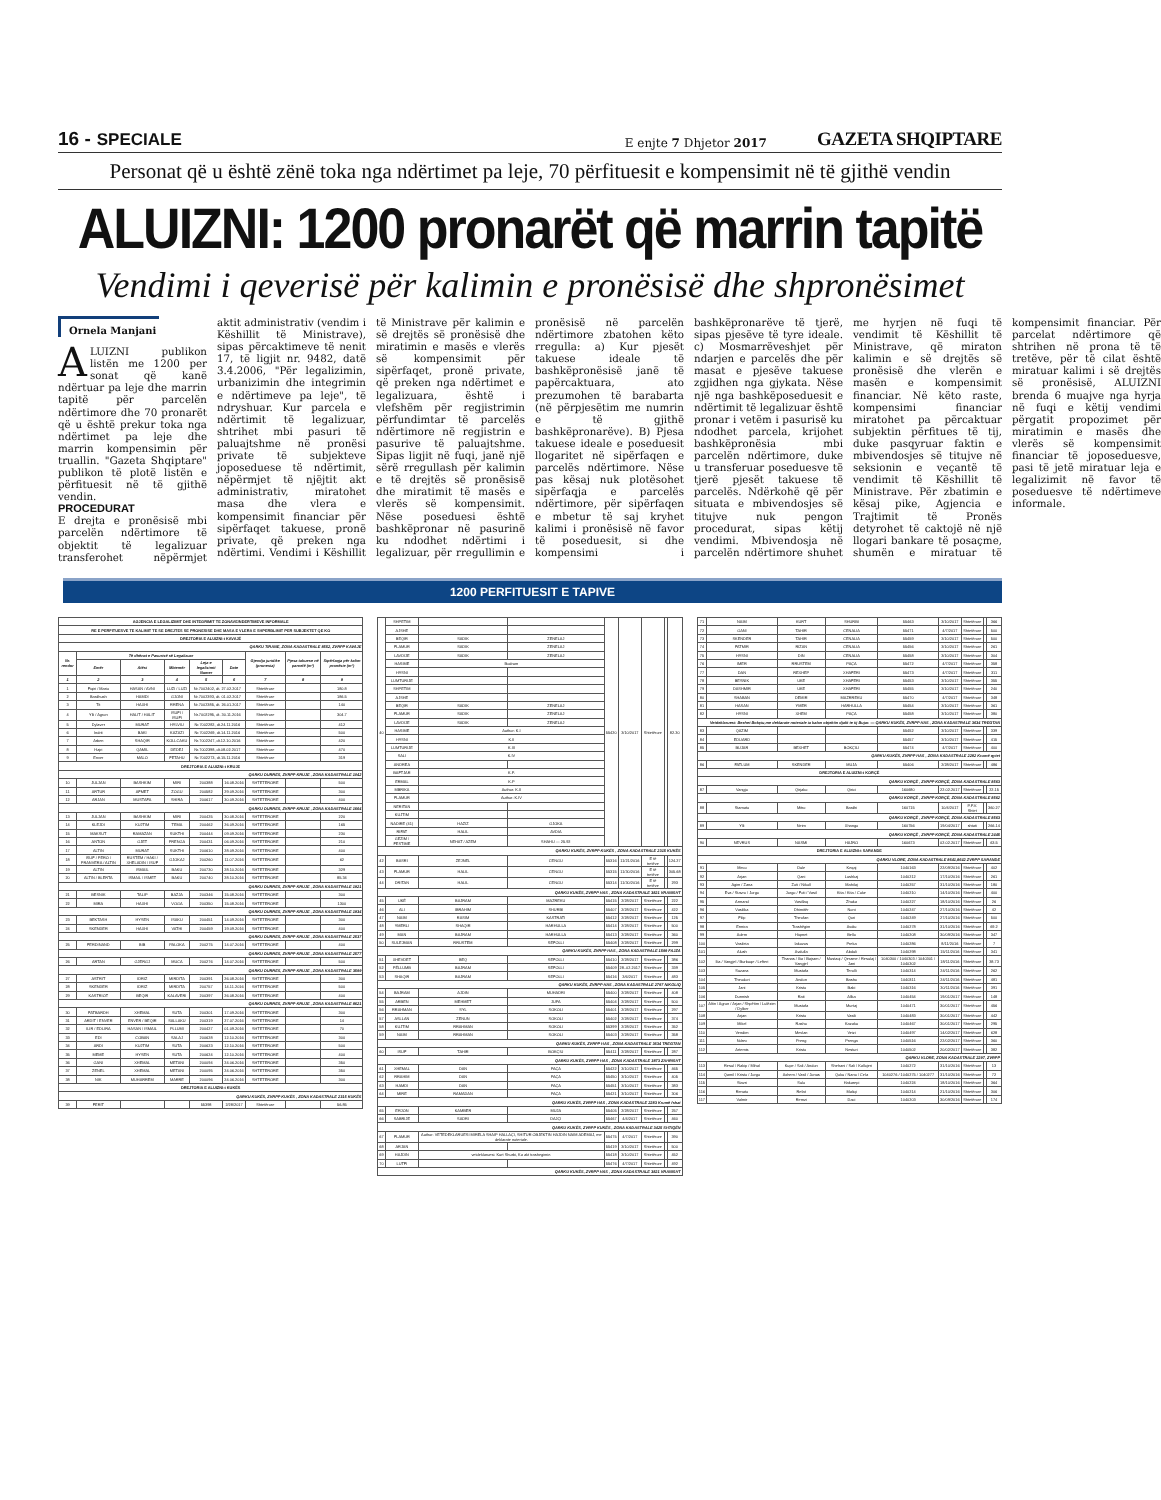16 - SPECIALE E enjte 7 Dhjetor 2017 GAZETA SHQIPTARE
Personat që u është zënë toka nga ndërtimet pa leje, 70 përfituesit e kompensimit në të gjithë vendin
ALUIZNI: 1200 pronarët që marrin tapitë
Vendimi i qeverisë për kalimin e pronësisë dhe shpronësimet
Ornela Manjani
ALUIZNI publikon listën me 1200 per sonat që kanë ndërtuar pa leje dhe marrin tapitë për parcelën ndërtimore dhe 70 pronarët që u është prekur toka nga ndërtimet pa leje dhe marrin kompensimin për truallin. "Gazeta Shqiptare" publikon të plotë listën e përfituesit në të gjithë vendin.
PROCEDURAT
E drejta e pronësisë mbi parcelën ndërtimore të objektit të legalizuar transferohet nëpërmjet aktit administrativ (vendim i Këshillit të Ministrave), sipas përcaktimeve të nenit 17, të ligjit nr. 9482, datë 3.4.2006, "Për legalizimin, urbanizimin dhe integrimin e ndërtimeve pa leje", të ndryshuar. Kur parcela e ndërtimit të legalizuar, shtrihet mbi pasuri të paluajtshme në pronësi private të subjekteve joposeduese të ndërtimit, nëpërmjet të njëjtit akt administrativ, miratohet masa dhe vlera e kompensimit financiar për sipërfaqet takuese, pronë private, që preken nga ndërtimi. Vendimi i Këshillit të Ministrave për kalimin e së drejtës së pronësisë dhe miratimin e masës e vlerës së kompensimit për sipërfaqet, pronë private, që preken nga ndërtimet e legalizuara, është i vlefshëm për regjistrimin përfundimtar të parcelës ndërtimore në regjistrin e pasurive të paluajtshme. Sipas ligjit në fuqi, janë një sërë rregullash për kalimin e të drejtës së pronësisë dhe miratimit të masës e vlerës së kompensimit. Nëse poseduesi është bashkëpronar në pasurinë ku ndodhet ndërtimi i legalizuar, për rregullimin e pronësisë në parcelën ndërtimore zbatohen këto rregulla: a) Kur pjesët takuese ideale të bashkëpronësisë janë të papërcaktuara, ato prezumohen të barabarta (në përpjesëtim me numrin e të gjithë bashkëpronarëve). B) Pjesa takuese ideale e poseduesit llogaritet në sipërfaqen e parcelës ndërtimore. Nëse pas kësaj nuk plotësohet sipërfaqja e parcelës ndërtimore, për sipërfaqen e mbetur të saj kryhet kalimi i pronësisë në favor të poseduesit, si dhe kompensimi i bashkëpronarëve të tjerë, sipas pjesëve të tyre ideale. c) Mosmarrëveshjet për ndarjen e parcelës dhe për masat e pjesëve takuese zgjidhen nga gjykata. Nëse një nga bashkëposeduesit e ndërtimit të legalizuar është pronar i vetëm i pasurisë ku ndodhet parcela, krijohet bashkëpronësia mbi parcelën ndërtimore, duke u transferuar poseduesve të tjerë pjesët takuese të parcelës. Ndërkohë që për situata e mbivendosjes së titujve nuk pengon procedurat, sipas këtij vendimi. Mbivendosja në parcelën ndërtimore shuhet me hyrjen në fuqi të vendimit të Këshillit të Ministrave, që miraton kalimin e së drejtës së pronësisë dhe vlerën e masën e kompensimit financiar. Në këto raste, kompensimi financiar miratohet pa përcaktuar subjektin përfitues të tij, duke pasqyruar faktin e mbivendosjes së titujve në seksionin e veçantë të vendimit të Këshillit të Ministrave. Për zbatimin e kësaj pike, Agjencia e Trajtimit të Pronës detyrohet të caktojë në një llogari bankare të posaçme, shumën e miratuar të kompensimit financiar. Për parcelat ndërtimore që shtrihen në prona të të tretëve, për të cilat është miratuar kalimi i së drejtës së pronësisë, ALUIZNI brenda 6 muajve nga hyrja në fuqi e këtij vendimi përgatit propozimet për miratimin e masës dhe vlerës së kompensimit financiar të joposeduesve, pasi të jetë miratuar leja e legalizimit në favor të poseduesve të ndërtimeve informale.
1200 PERFITUESIT E TAPIVE
| AGJENCIA E LEGALIZIMIT DHE INTEGRIMIT TE ZONAVE/NDERTIMEVE INFORMALE | | | | | | | | |
| RE E PERFITUESVE TE KALIMIT TE SE DREJTES SE PRONESISE DHE MASA E VLERA E SHPERBLIMIT PER SUBJEKTET QE KO | | | | | | | | |
| DREJTORIA E ALUIZNI-t KAVAJË | | | | | | | | |
| QARKU TIRANE, ZONA KADASTRALE 8552, ZVRPP KAVAJE | | | | | | | | |
| Nr. rendor | Të dhënat e Pasurisë së Legalizuar | | | | | Gjendja juridike (pronesia) | Pjesa takuese në parcelë (m²) | Sipërfaqja për kalim pronësie (m²) |
| | Emër | Atësi | Mbiemër | Leja e legalizimit Numer | Date | | | |
| 1 | 2 | 3 | 4 | 5 | 6 | 7 | 8 | 9 |
| 1 | Fiqiri / Mario | HASAN / AVNI | LUZI / LUZI | Nr.7002402, dt. 27.02.2017 | | Shtetërore | | 180.8 |
| 2 | Bardhush | HAMDI | GJONI | Nr.7002393, dt. 01.02.2017 | | Shtetërore | | 186.5 |
| 3 | Tit | HAXHI | RRENA | Nr.7002385, dt. 26.01.2017 | | Shtetërore | | 140 |
| 4 | Ylli / Agron | HALIT / HALIT | ISUFI / ISUFI | Nr.7002295, dt. 30.11.2016 | | Shtetërore | | 304.7 |
| 5 | Dylaver | MURAT | HYLVIU | Nr.7002282, dt.24.11.2016 | | Shtetërore | | 412 |
| 6 | Indrit | BAKI | KAZAZI | Nr.7002269, dt.14.11.2016 | | Shtetërore | | 500 |
| 7 | Arben | SHAQIR | KOLLCAKU | Nr.7002247, dt.12.10.2016 | | Shtetërore | | 420 |
| 8 | Hajri | QAMIL | DEDEJ | Nr.7002398, dt.08.02.2017 | | Shtetërore | | 470 |
| 9 | Enver | MALO | FETAHU | Nr.7002273, dt.15.11.2016 | | Shtetërore | | 319 |
| DREJTORIA E ALUIZNI-t KRUJE | | | | | | | | |
| QARKU DURRES, ZVRPP KRUJE , ZONA KADASTRALE 1042 | | | | | | | | |
| 10 | JULJAN | BASHKIM | MIRI | 200388 | 16.08.2016 | SHTETERORE | | 500 |
| 11 | ARTUR | AFMET | ZOGU | 200582 | 29.09.2016 | SHTETERORE | | 300 |
| 12 | ARJAN | MUSTAFA | SHIRA | 200617 | 30.09.2016 | SHTETERORE | | 400 |
| QARKU DURRES, ZVRPP KRUJE , ZONA KADASTRALE 1664 | | | | | | | | |
| 13 | JULJAN | BASHKIM | MIRI | 200425 | 30.08.2016 | SHTETERORE | | 220 |
| 14 | KLEJDI | KUJTIM | TEMA | 200462 | 26.09.2016 | SHTETERORE | | 165 |
| 15 | MAKSUT | RAMAZAN | SUKTHI | 200444 | 09.09.2016 | SHTETERORE | | 230 |
| 16 | ANTON | GJET | PRENGA | 200431 | 06.09.2016 | SHTETERORE | | 210 |
| 17 | ALTIN | MURAT | SUKTHI | 200610 | 28.09.2016 | SHTETERORE | | 400 |
| 18 | ISUF / PERO / PRANVERA / ALTIN | RUSTEM / HAKI / XHELADIN / ISUF | GJOKAJ | 200260 | 11.07.2016 | SHTETERORE | | 62 |
| 19 | ALTIN | ISMAIL | BAKU | 200730 | 28.10.2016 | SHTETERORE | | 329 |
| 20 | ALTIN / BLERTA | ISMAIL / ISMET | BAKU | 200740 | 28.10.2016 | SHTETERORE | | 85.34 |
| QARKU DURRES, ZVRPP KRUJE , ZONA KADASTRALE 1921 | | | | | | | | |
| 21 | BESNIK | TALIP | BAZJA | 200346 | 15.08.2016 | SHTETERORE | | 300 |
| 22 | MIRA | HAXHI | VOGA | 200350 | 15.08.2016 | SHTETERORE | | 1300 |
| QARKU DURRES, ZVRPP KRUJE , ZONA KADASTRALE 1934 | | | | | | | | |
| 23 | BEKTASH | HYSEN | ISAKU | 200451 | 14.09.2016 | SHTETERORE | | 300 |
| 24 | SKENDER | HAXHI | VATHI | 200459 | 19.09.2016 | SHTETERORE | | 400 |
| QARKU DURRES, ZVRPP KRUJE , ZONA KADASTRALE 2537 | | | | | | | | |
| 25 | FERDINAND | BIB | PALOKA | 200275 | 14.07.2016 | SHTETERORE | | 400 |
| QARKU DURRES, ZVRPP KRUJE , ZONA KADASTRALE 2577 | | | | | | | | |
| 26 | ARTAN | GJERGJ | MUCA | 200276 | 14.07.2016 | SHTETERORE | | 500 |
| QARKU DURRES, ZVRPP KRUJE , ZONA KADASTRALE 3599 | | | | | | | | |
| 27 | ASTRIT | IDRIZ | MIRDITA | 200391 | 26.08.2016 | SHTETERORE | | 300 |
| 28 | SKENDER | IDRIZ | MIRDITA | 200757 | 14.11.2016 | SHTETERORE | | 500 |
| 29 | KASTRIOT | BEQIR | KALAVERI | 200397 | 26.08.2016 | SHTETERORE | | 400 |
| QARKU DURRES, ZVRPP KRUJE , ZONA KADASTRALE 8621 | | | | | | | | |
| 30 | FATBARDH | XHEMAL | SUTA | 200301 | 17.09.2016 | SHTETERORE | | 300 |
| 31 | ARDIT / ENVER | ENVER / BEQIR | SALLAKU | 200319 | 27.07.2016 | SHTETERORE | | 14 |
| 32 | ILIR / EDLIRA | HASAN / ISMAIL | PLLUMI | 200427 | 01.09.2016 | SHTETERORE | | 70 |
| 33 | EDI | COBAN | SALAJ | 200628 | 12.10.2016 | SHTETERORE | | 300 |
| 34 | ARDI | KUJTIM | SUTA | 200623 | 12.10.2016 | SHTETERORE | | 500 |
| 35 | MEME | HYSEN | SUTA | 200624 | 12.10.2016 | SHTETERORE | | 400 |
| 36 | GANI | XHEMAL | METANI | 200094 | 24.06.2016 | SHTETERORE | | 350 |
| 37 | ZENEL | XHEMAL | METANI | 200095 | 24.06.2016 | SHTETERORE | | 350 |
| 38 | NIK | MUHARREM | MARRE | 200096 | 24.06.2016 | SHTETERORE | | 300 |
| DREJTORIA E ALUIZNI-t KUKËS | | | | | | | | |
| QARKU KUKËS, ZVRPP KUKËS , ZONA KADASTRALE 2315 KUKËS | | | | | | | | |
| 39 | FERIT | | | 55398 | 2/28/2017 | Shtetërore | | 56.85 |
| 40 | SHPETIM | | | 55420 | 3/10/2017 | Shtetërore | | 82.30 |
| | AJSHE | | | | | | | |
| | BEQIR | SADIK | ZENELAJ | | | | | |
| | FLAMUR | SADIK | ZENELAJ | | | | | |
| | LAVDIJE | SADIK | ZENELAJ | | | | | |
| | HASIME | Bodrum | | | | | | |
| | HYSNI | | | | | | | |
| | LUMTURIJE | | | | | | | |
| | SHPETIM | | | | | | | |
| | AJSHE | | | | | | | |
| | BEQIR | SADIK | ZENELAJ | | | | | |
| | FLAMUR | SADIK | ZENELAJ | | | | | |
| | LAVDIJE | SADIK | ZENELAJ | | | | | |
| | HASIME | Author: K.I | | | | | | |
| | HYSNI | K.II | | | | | | |
| | LUMTURIJE | K.III | | | | | | |
| | SALI | K.IV | | | | | | |
| | ANDREA | | | | | | | |
| | BAFTJAR | K.P. | | | | | | |
| | ERMAL | K.P | | | | | | |
| | MBRIKA | Author: K.II | | | | | | |
| | FLAMUR | Author: K.IV | | | | | | |
| | NERITAN | | | | | | | |
| | KUJTIM | | | | | | | |
| | NADIRE (41) | HAZIZ | GJOKA | | | | | |
| | RIFAT | HALIL | AVDIA | | | | | |
| | GEZIM / FESTIME | NEHAT / AZEM | SHAHU — 25.92 | | | | | |
| QARKU KUKËS, ZVRPP KUKËS , ZONA KADASTRALE 2315 KUKËS | | | | | | | | |
| 42 | BASRI | ZEJNEL | CENGU | 55316 | 11/21/2016 | E të tretëve | | 124.27 |
| 43 | FLAMUR | HALIL | CENGU | 55315 | 11/30/2016 | E të tretëve | | 305.68 |
| 44 | DRITAN | HALIL | CENGU | 55314 | 11/30/2016 | E të tretëve | | 293 |
| QARKU KUKËS, ZVRPP HAS , ZONA KADASTRALE 3821 VRANISHT | | | | | | | | |
| 45 | UKË | BAJRAM | MAZREKU | 55415 | 2/28/2017 | Shtetërore | | 222 |
| 46 | ALI | IBRAHIM | SHURBI | 55407 | 2/28/2017 | Shtetërore | | 422 |
| 47 | NAIM | RASIM | KASTRATI | 55412 | 2/28/2017 | Shtetërore | | 125 |
| 48 | YMERLI | SHAQIR | HARHULLA | 55414 | 2/28/2017 | Shtetërore | | 500 |
| 49 | MAN | BAJRAM | HARHULLA | 55413 | 2/28/2017 | Shtetërore | | 360 |
| 50 | SULEJMAN | RRUSTEM | SEFOLLI | 55408 | 2/28/2017 | Shtetërore | | 299 |
| QARKU KUKËS, ZVRPP HAS , ZONA KADASTRALE 1599 FAJZA | | | | | | | | |
| 51 | XHEVDET | BEQ | SEFOLLI | 55410 | 2/28/2017 | Shtetërore | | 386 |
| 52 | PËLLUMB | BAJRAM | SEFOLLI | 55409 | 28..02.2017 | Shtetërore | | 339 |
| 53 | SHAQIR | BAJRAM | SEFOLLI | 55416 | 3/6/2017 | Shtetërore | | 483 |
| QARKU KUKËS, ZVRPP HAS , ZONA KADASTRALE 2797 NIKOLIQ | | | | | | | | |
| 54 | BAJRAM | AJDIN | MUHADRI | 55400 | 2/28/2017 | Shtetërore | | 408 |
| 55 | ARBEN | MEHMET | JUPA | 55404 | 2/28/2017 | Shtetërore | | 500 |
| 56 | RRAHMAN | SYL | SOKOLI | 55401 | 2/28/2017 | Shtetërore | | 297 |
| 57 | ASLLAN | ZENUN | SOKOLI | 55402 | 2/28/2017 | Shtetërore | | 374 |
| 58 | KUJTIM | RRAHMAN | SOKOLI | 55399 | 2/28/2017 | Shtetërore | | 352 |
| 59 | NAIM | RRAHMAN | SOKOLI | 55403 | 2/28/2017 | Shtetërore | | 358 |
| QARKU KUKËS, ZVRPP HAS , ZONA KADASTRALE 3634 TREGTAN | | | | | | | | |
| 60 | ISUF | TAHIR | BOKÇIU | 55411 | 2/28/2017 | Shtetërore | | 287 |
| QARKU KUKËS, ZVRPP HAS , ZONA KADASTRALE 3873 ZAHRISHT | | | | | | | | |
| 61 | XHEMAL | DAN | PAÇA | 55422 | 3/10/2017 | Shtetërore | | 465 |
| 62 | RRAHIM | DAN | PAÇA | 55450 | 3/10/2017 | Shtetërore | | 405 |
| 63 | HAMDI | DAN | PAÇA | 55451 | 3/10/2017 | Shtetërore | | 383 |
| 64 | MIRE | RAMADAN | PAÇA | 55421 | 3/10/2017 | Shtetërore | | 306 |
| QARKU KUKËS, ZVRPP HAS , ZONA KADASTRALE 2283 Krumë fshat | | | | | | | | |
| 65 | ERJON | KAMBER | MUJA | 55405 | 2/28/2017 | Shtetërore | | 257 |
| 66 | SABRIJE | SADRI | DAJÇI | 55467 | 4/4/2017 | Shtetërore | | 460 |
| QARKU KUKËS, ZVRPP KUKËS , ZONA KADASTRALE 3425 SHTIQËN | | | | | | | | |
| 67 | FLAMUR | Author: VETEDEKLARUESI MIRELA SHAIP HALLAÇI, SHITUR OBJEKTIN HAJDIN NAIM ADEMAJ, me deklarate noteriale. | | 55475 | 4/7/2017 | Shtetërore | | 390 |
| 68 | ARJAN | | | 55419 | 3/10/2017 | Shtetërore | | 500 |
| 69 | HAJDIN | vetdeklaruesi: Kurt Shurbi, Ka akt trashegimie. | | 55418 | 3/10/2017 | Shtetërore | | 452 |
| 70 | LUTFI | | | 55476 | 4/7/2017 | Shtetërore | | 492 |
| QARKU KUKËS, ZVRPP HAS , ZONA KADASTRALE 3821 VRANISHT | | | | | | | | |
| 71 | NAIM | KURT | SHURBI | 55463 | 3/10/2017 | Shtetërore | | 366 |
| 72 | GANI | TAHIR | CENALIA | 55471 | 4/7/2017 | Shtetërore | | 500 |
| 73 | SKENDER | TAHIR | CENALIA | 55459 | 3/10/2017 | Shtetërore | | 500 |
| 74 | FATMIR | RIZAN | CENALIA | 55456 | 3/10/2017 | Shtetërore | | 261 |
| 75 | HYSNI | DIN | CENALIA | 55458 | 3/10/2017 | Shtetërore | | 304 |
| 76 | IMER | RRUSTEM | PAÇA | 55472 | 4/7/2017 | Shtetërore | | 358 |
| 77 | DAN | REXHEP | XHAFERI | 55473 | 4/7/2017 | Shtetërore | | 311 |
| 78 | BESNIK | UKE | XHAFERI | 55453 | 3/10/2017 | Shtetërore | | 355 |
| 79 | DASHMIR | UKE | XHAFERI | 55455 | 3/10/2017 | Shtetërore | | 240 |
| 80 | SHABAN | DEMIR | MAZRREKU | 55470 | 4/7/2017 | Shtetërore | | 348 |
| 81 | HASAN | YMER | HARHULLA | 55454 | 3/10/2017 | Shtetërore | | 361 |
| 82 | HYSNI | XHEM | PAÇA | 55458 | 3/10/2017 | Shtetërore | | 380 |
| Vetdeklaruesi: Bexhet Bokçiu,me deklarate noteriale ia kalon objektin djalit te tij Bujar. — QARKU KUKËS, ZVRPP HAS , ZONA KADASTRALE 3634 TREGTAN | | | | | | | | |
| 83 | QAZIM | | | 55452 | 3/10/2017 | Shtetërore | | 339 |
| 84 | EDUARD | | | 55457 | 3/10/2017 | Shtetërore | | 415 |
| 85 | BUJAR | BEXHET | BOKÇILI | 55474 | 4/7/2017 | Shtetërore | | 400 |
| QARKU KUKËS, ZVRPP HAS , ZONA KADASTRALE 2282 Krumë qytet | | | | | | | | |
| 86 | FATLUM | SKENDER | MUJA | 55406 | 2/28/2017 | Shtetërore | | 486 |
| DREJTORIA E ALUIZNI-t KORÇË | | | | | | | | |
| QARKU KORÇË , ZVRPP KORÇË, ZONA KADASTRALE 8563 | | | | | | | | |
| 87 | Vangjo | Qirjako | Qirici | 160680 | 22.02.2017 | Shtetërore | | 22.15 |
| QARKU KORÇË , ZVRPP KORÇË, ZONA KADASTRALE 8562 | | | | | | | | |
| 88 | Stamato | Mitro | Bardhi | 160715 | 10/4/2017 | P.P.V. Shtet | | 360.27 |
| QARKU KORÇË , ZVRPP KORÇË, ZONA KADASTRALE 8563 | | | | | | | | |
| 89 | Ylli | Neim | Xhango | 160756 | 19/04/2017 | shtati | | 266.14 |
| QARKU KORÇË , ZVRPP KORÇË, ZONA KADASTRALE 2445 | | | | | | | | |
| 90 | NEVRUS | NASMI | HAJRO | 160673 | 02.02.2017 | Shtetërore | | 63.5 |
| DREJTORIA E ALUIZNI-t SARANDE | | | | | | | | |
| QARKU VLORE, ZONA KADASTRALE 8641,8642 ZVRPP SARANDE | | | | | | | | |
| 91 | Meco | Dule | Keqaj | 1040163 | 22/09/2016 | Shtetërore | | 402 |
| 92 | Arjan | Qani | Lushkaj | 1040212 | 17/10/2016 | Shtetërore | | 261 |
| 93 | Agim / Zana | Zoti / Nikoll | Mahilaj | 1040257 | 31/10/2016 | Shtetërore | | 180 |
| 94 | Eva / Stavro / Jorgo | Jorgo / Foti / Vasil | Kita / Kita / Cuke | 1040210 | 14/10/2016 | Shtetërore | | 400 |
| 95 | Armand | Vasillaq | Zhuka | 1040227 | 18/10/2016 | Shtetërore | | 26 |
| 96 | Vasilika | Dhimitër | Noni | 1040247 | 27/10/2016 | Shtetërore | | 42 |
| 97 | Filip | Theofan | Qori | 1040249 | 27/10/2016 | Shtetërore | | 500 |
| 98 | Ermira | Trashëgim | Avdiu | 1040278 | 31/10/2016 | Shtetërore | | 69.2 |
| 99 | Adem | Hiqmet | Bello | 1040208 | 30/09/2016 | Shtetërore | | 347 |
| 100 | Vasileia | Iakovos | Preka | 1040286 | 8/11/2016 | Shtetërore | | 7 |
| 101 | Alush | Avdulla | Abduli | 1040298 | 15/11/2016 | Shtetërore | | 341 |
| 102 | Ilia / Vangjel / Burbuqe / Lefteri | Thanas / Ilia / Bajram / Vangjel | Mustaqi / Qerame / Resulaj / Jani | 1040300 / 1040303 / 1040301 / 1040302 | 18/11/2016 | Shtetërore | | 38.73 |
| 103 | Suzana | Mustafa | Terolli | 1040314 | 24/11/2016 | Shtetërore | | 262 |
| 104 | Theodori | Andon | Basho | 1040311 | 24/11/2016 | Shtetërore | | 481 |
| 105 | Jani | Kristo | Babi | 1040316 | 30/11/2016 | Shtetërore | | 391 |
| 106 | Durmish | Rait | Allka | 1040454 | 19/01/2017 | Shtetërore | | 148 |
| 107 | Altin / Agron / Arjan / Shpëtim / Lulëzim / Dylber | Mustafa | Murtaj | 1040471 | 30/01/2017 | Shtetërore | | 456 |
| 108 | Arjan | Kristo | Vasili | 1040483 | 30/01/2017 | Shtetërore | | 442 |
| 109 | Mikel | Rasho | Kazaku | 1040467 | 30/01/2017 | Shtetërore | | 295 |
| 110 | Vendim | Mevlan | Veizi | 1040497 | 14/02/2017 | Shtetërore | | 628 |
| 111 | Ndrec | Preng | Prenga | 1040516 | 22/02/2017 | Shtetërore | | 360 |
| 112 | Artemis | Kristo | Nesturi | 1040502 | 20/02/2017 | Shtetërore | | 382 |
| QARKU VLORE, ZONA KADASTRALE 2297, ZVRPP | | | | | | | | |
| 113 | Resul / Rakip / Mihal | Kupe / Sali / Andon | Shehani / Sali / Kallojeri | 1040272 | 31/10/2016 | Shtetërore | | 13 |
| 114 | Qamil / Kristo / Jorgo | Axhem / Vasil / Jonus | Qoku / Nano / Cela | 1040276 / 1040275 / 1040277 | 31/10/2016 | Shtetërore | | 72 |
| 115 | Stavri | Sulo | Hakarepi | 1040224 | 18/10/2016 | Shtetërore | | 364 |
| 116 | Renato | Refat | Maliqi | 1040214 | 21/10/2016 | Shtetërore | | 306 |
| 117 | Valmir | Remzi | Daci | 1040203 | 30/09/2016 | Shtetërore | | 174 |